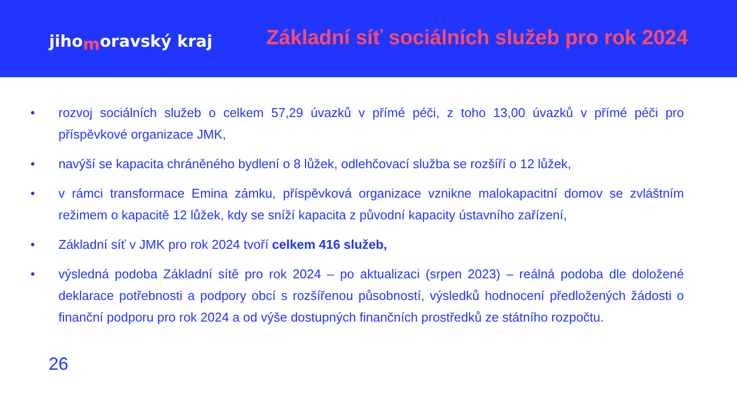jihomoravský kraj
Základní síť sociálních služeb pro rok 2024
• rozvoj sociálních služeb o celkem 57,29 úvazků v přímé péči, z toho 13,00 úvazků v přímé péči pro příspěvkové organizace JMK,
• navýší se kapacita chráněného bydlení o 8 lůžek, odlehčovací služba se rozšíří o 12 lůžek,
• v rámci transformace Emina zámku, příspěvková organizace vznikne malokapacitní domov se zvláštním režimem o kapacitě 12 lůžek, kdy se sníží kapacita z původní kapacity ústavního zařízení,
• Základní síť v JMK pro rok 2024 tvoří celkem 416 služeb,
• výsledná podoba Základní sítě pro rok 2024 – po aktualizaci (srpen 2023) – reálná podoba dle doložené deklarace potřebnosti a podpory obcí s rozšířenou působností, výsledků hodnocení předložených žádosti o finanční podporu pro rok 2024 a od výše dostupných finančních prostředků ze státního rozpočtu.
26